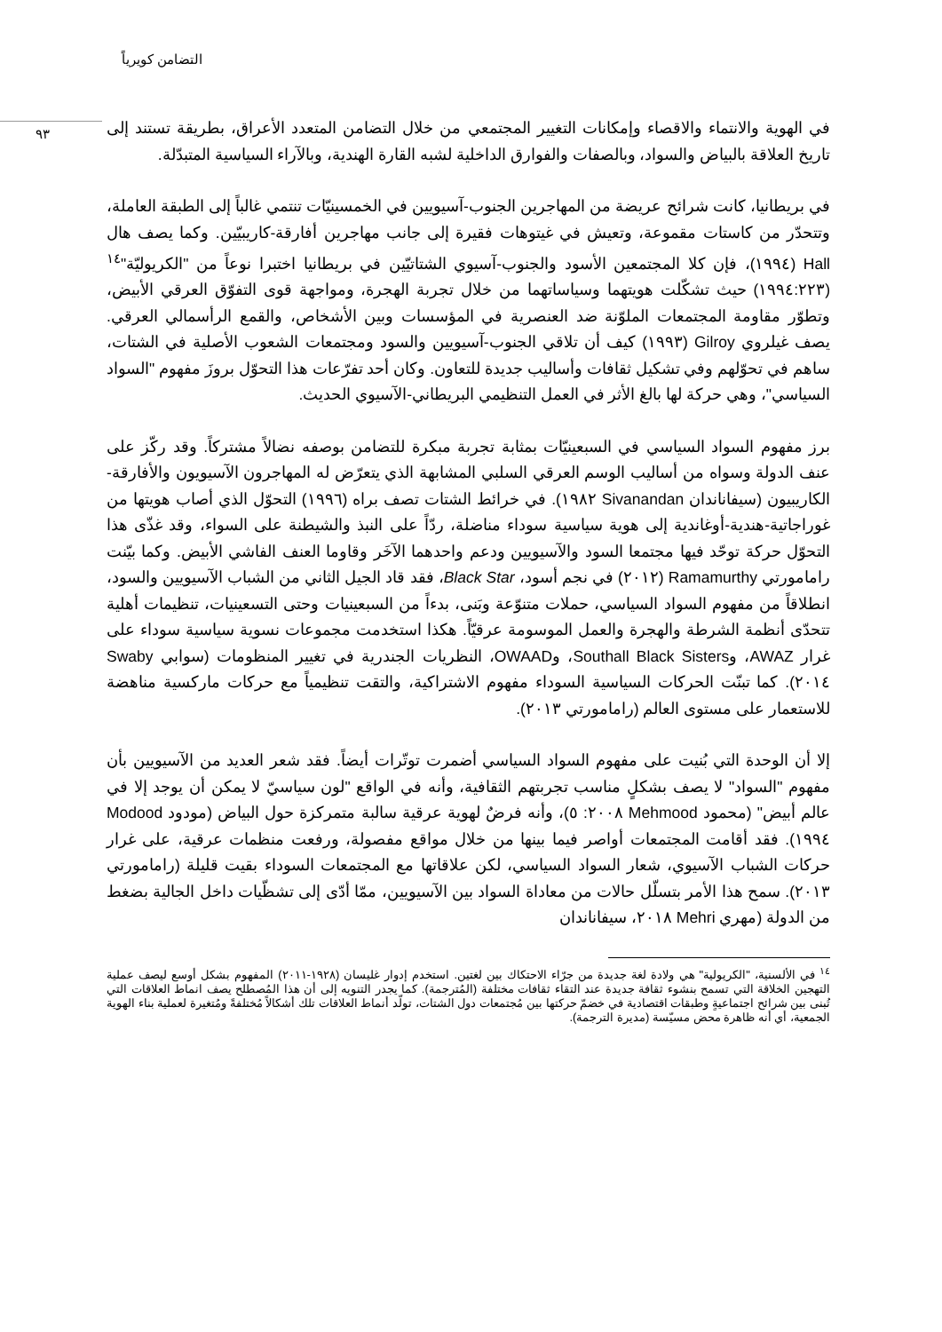التضامن كويرياً
٩٣
في الهوية والانتماء والاقصاء وإمكانات التغيير المجتمعي من خلال التضامن المتعدد الأعراق، بطريقة تستند إلى تاريخ العلاقة بالبياض والسواد، وبالصفات والفوارق الداخلية لشبه القارة الهندية، وبالآراء السياسية المتبدّلة.
في بريطانيا، كانت شرائح عريضة من المهاجرين الجنوب-آسيويين في الخمسينيّات تنتمي غالباً إلى الطبقة العاملة، وتتحدّر من كاستات مقموعة، وتعيش في غيتوهات فقيرة إلى جانب مهاجرين أفارقة-كاريبيّين. وكما يصف هال Hall (١٩٩٤)، فإن كلا المجتمعين الأسود والجنوب-آسيوي الشتاتيّين في بريطانيا اختبرا نوعاً من "الكريوليّة"<sup>١٤</sup> (١٩٩٤:٢٢٣) حيث تشكّلت هويتهما وسياساتهما من خلال تجربة الهجرة، ومواجهة قوى التفوّق العرقي الأبيض، وتطوّر مقاومة المجتمعات الملوّنة ضد العنصرية في المؤسسات وبين الأشخاص، والقمع الرأسمالي العرقي. يصف غيلروي Gilroy (١٩٩٣) كيف أن تلاقي الجنوب-آسيويين والسود ومجتمعات الشعوب الأصلية في الشتات، ساهم في تحوّلهم وفي تشكيل ثقافات وأساليب جديدة للتعاون. وكان أحد تفرّعات هذا التحوّل بروزَ مفهوم "السواد السياسي"، وهي حركة لها بالغ الأثر في العمل التنظيمي البريطاني-الآسيوي الحديث.
برز مفهوم السواد السياسي في السبعينيّات بمثابة تجربة مبكرة للتضامن بوصفه نضالاً مشتركاً. وقد ركّز على عنف الدولة وسواه من أساليب الوسم العرقي السلبي المشابهة الذي يتعرّض له المهاجرون الآسيويون والأفارقة-الكاريبيون (سيفاناندان Sivanandan ١٩٨٢). في خرائط الشتات تصف براه (١٩٩٦) التحوّل الذي أصاب هويتها من غوراجاتية-هندية-أوغاندية إلى هوية سياسية سوداء مناضلة، ردّاً على النبذ والشيطنة على السواء، وقد غذّى هذا التحوّل حركة توحّد فيها مجتمعا السود والآسيويين ودعم واحدهما الآخَر وقاوما العنف الفاشي الأبيض. وكما بيّنت رامامورتي Ramamurthy (٢٠١٢) في نجم أسود، Black Star، فقد قاد الجيل الثاني من الشباب الآسيويين والسود، انطلاقاً من مفهوم السواد السياسي، حملات متنوّعة وبَنى، بدءاً من السبعينيات وحتى التسعينيات، تنظيمات أهلية تتحدّى أنظمة الشرطة والهجرة والعمل الموسومة عرقيّاً. هكذا استخدمت مجموعات نسوية سياسية سوداء على غرار AWAZ، وSouthall Black Sisters، وOWAAD، النظريات الجندرية في تغيير المنظومات (سوابي Swaby ٢٠١٤). كما تبنّت الحركات السياسية السوداء مفهوم الاشتراكية، والتقت تنظيمياً مع حركات ماركسية مناهضة للاستعمار على مستوى العالم (رامامورتي ٢٠١٣).
إلا أن الوحدة التي بُنيت على مفهوم السواد السياسي أضمرت توتّرات أيضاً. فقد شعر العديد من الآسيويين بأن مفهوم "السواد" لا يصف بشكلٍ مناسب تجربتهم الثقافية، وأنه في الواقع "لون سياسيّ لا يمكن أن يوجد إلا في عالم أبيض" (محمود Mehmood ٢٠٠٨: ٥)، وأنه فرضٌ لهوية عرقية سالبة متمركزة حول البياض (مودود Modood ١٩٩٤). فقد أقامت المجتمعات أواصر فيما بينها من خلال مواقع مفصولة، ورفعت منظمات عرقية، على غرار حركات الشباب الآسيوي، شعار السواد السياسي، لكن علاقاتها مع المجتمعات السوداء بقيت قليلة (رامامورتي ٢٠١٣). سمح هذا الأمر بتسلّل حالات من معاداة السواد بين الآسيويين، ممّا أدّى إلى تشظّيات داخل الجالية بضغط من الدولة (مهري Mehri ٢٠١٨، سيفاناندان
<sup>١٤</sup> في الألسنية، "الكريولية" هي ولادة لغة جديدة من جرّاء الاحتكاك بين لغتين. استخدم إدوار غليسان (١٩٢٨-٢٠١١) المفهوم بشكل أوسع ليصف عملية التهجين الخلاقة التي تسمح بنشوء ثقافة جديدة عند التقاء ثقافات مختلفة (المُترجمة). كما يجدر التنويه إلى أن هذا المُصطلح يصف انماط العلاقات التي تُبنى بين شرائح اجتماعيةٍ وطبقات اقتصادية في خضمّ حركتها بين مُجتمعات دول الشتات، تولّد أنماط العلاقات تلك أشكالاً مُختلفةً ومُتغيرة لعملية بناء الهوية الجمعية، أي أنه ظاهرة محض مسيّسة (مديرة الترجمة).